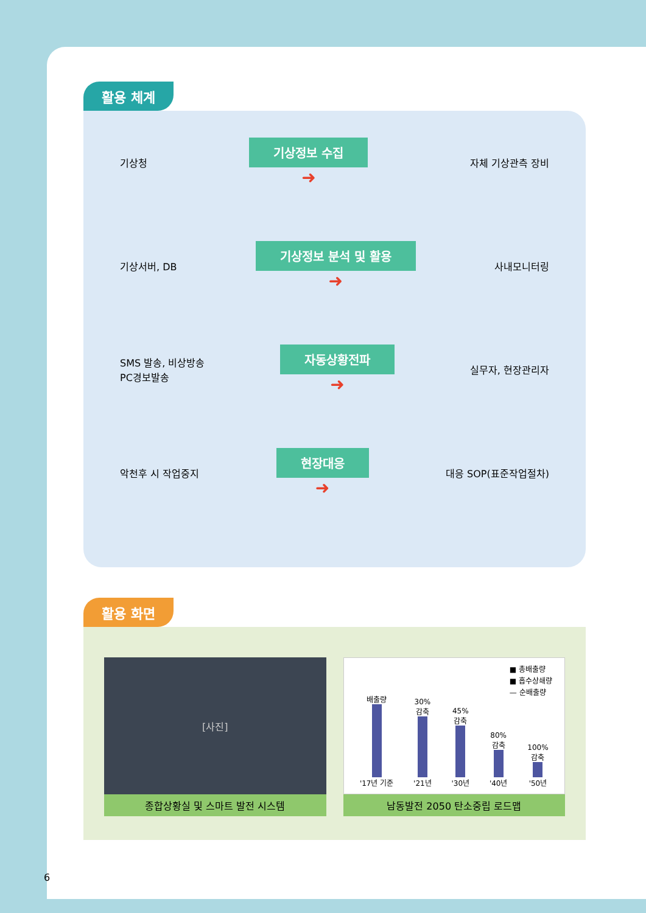활용 체계
기상청
기상정보 수집
➜
자체 기상관측 장비
기상서버, DB
기상정보 분석 및 활용
➜
사내모니터링
SMS 발송, 비상방송
PC경보발송
자동상황전파
➜
실무자, 현장관리자
악천후 시 작업중지
현장대응
➜
대응 SOP(표준작업절차)
활용 화면
[사진]
종합상황실 및 스마트 발전 시스템
■ 총배출량
■ 흡수상쇄량
— 순배출량
배출량
'17년 기준
30%
감축
'21년
45%
감축
'30년
80%
감축
'40년
100%
감축
'50년
남동발전 2050 탄소중립 로드맵
6